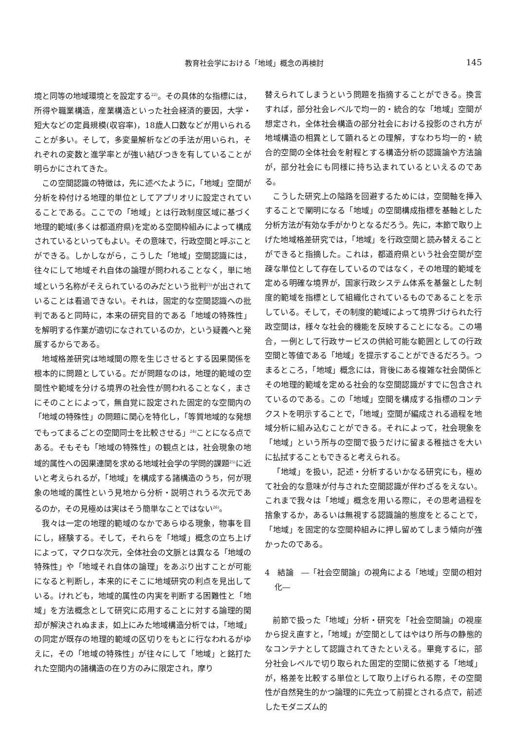教育社会学における「地域」概念の再検討 145
境と同等の地域環境とを設定する<sup>22)</sup>。その具体的な指標には，所得や職業構造，産業構造といった社会経済的要因，大学・短大などの定員規模(収容率)，18歳人口数などが用いられることが多い。そして，多変量解析などの手法が用いられ，それぞれの変数と進学率とが強い結びつきを有していることが明らかにされてきた。
この空間認識の特徴は，先に述べたように，「地域」空間が分析を枠付ける地理的単位としてアプリオリに設定されていることである。ここでの「地域」とは行政制度区域に基づく地理的範域(多くは都道府県)を定める空間枠組みによって構成されているといってもよい。その意味で，行政空間と呼ぶことができる。しかしながら，こうした「地域」空間認識には，往々にして地域それ自体の論理が問われることなく，単に地域という名称がそえられているのみだという批判<sup>23)</sup>が出されていることは看過できない。それは，固定的な空間認識への批判であると同時に，本来の研究目的である「地域の特殊性」を解明する作業が適切になされているのか，という疑義へと発展するからである。
地域格差研究は地域間の際を生じさせるとする因果関係を根本的に問題としている。だが問題なのは，地理的範域の空間性や範域を分ける境界の社会性が問われることなく，まさにそのことによって，無自覚に設定された固定的な空間内の「地域の特殊性」の問題に関心を特化し，「等質地域的な発想でもってまるごとの空間同士を比較させる」<sup>24)</sup>ことになる点である。そもそも「地域の特殊性」の観点とは，社会現象の地域的属性への因果連関を求める地域社会学の学問的課題<sup>25)</sup>に近いと考えられるが，「地域」を構成する諸構造のうち，何が現象の地域的属性という見地から分析・説明されうる次元であるのか，その見極めは実はそう簡単なことではない<sup>26)</sup>。
我々は一定の地理的範域のなかであらゆる現象，物事を目にし，経験する。そして，それらを「地域」概念の立ち上げによって，マクロな次元，全体社会の文脈とは異なる「地域の特殊性」や「地域それ自体の論理」をあぶり出すことが可能になると判断し，本来的にそこに地域研究の利点を見出している。けれども，地域的属性の内実を判断する困難性と「地域」を方法概念として研究に応用することに対する論理的閑却が解決されぬまま，如上にみた地域構造分析では，「地域」の同定が既存の地理的範域の区切りをもとに行なわれるがゆえに，その「地域の特殊性」が往々にして「地域」と銘打たれた空間内の諸構造の在り方のみに限定され，摩り
替えられてしまうという問題を指摘することができる。換言すれば，部分社会レベルで均一的・統合的な「地域」空間が想定され，全体社会構造の部分社会における投影のされ方が地域構造の相異として顕れるとの理解，すなわち均一的・統合的空間の全体社会を射程とする構造分析の認識論や方法論が，部分社会にも同様に持ち込まれているといえるのである。
こうした研究上の隘路を回避するためには，空間軸を挿入することで闡明になる「地域」の空間構成指標を基軸とした分析方法が有効な手がかりとなるだろう。先に，本節で取り上げた地域格差研究では，「地域」を行政空間と読み替えることができると指摘した。これは，都道府県という社会空間が空疎な単位として存在しているのではなく，その地理的範域を定める明確な境界が，国家行政システム体系を基盤とした制度的範域を指標として組織化されているものであることを示している。そして，その制度的範域によって境界づけられた行政空間は，様々な社会的機能を反映することになる。この場合，一例として行政サービスの供給可能な範囲としての行政空間と等値である「地域」を提示することができるだろう。つまるところ，「地域」概念には，背後にある複雑な社会関係とその地理的範域を定める社会的な空間認識がすでに包含されているのである。この「地域」空間を構成する指標のコンテクストを明示することで，「地域」空間が編成される過程を地域分析に組み込むことができる。それによって，社会現象を「地域」という所与の空間で扱うだけに留まる稚拙さを大いに払拭することもできると考えられる。
「地域」を扱い，記述・分析するいかなる研究にも，極めて社会的な意味が付与された空間認識が伴わざるをえない。これまで我々は「地域」概念を用いる際に，その思考過程を捨象するか，あるいは無視する認識論的態度をとることで，「地域」を固定的な空間枠組みに押し留めてしまう傾向が強かったのである。
4　結論　―「社会空間論」の視角による「地域」空間の相対化―
前節で扱った「地域」分析・研究を「社会空間論」の視座から捉え直すと，「地域」が空間としてはやはり所与の静態的なコンテナとして認識されてきたといえる。畢竟するに，部分社会レベルで切り取られた固定的空間に依拠する「地域」が，格差を比較する単位として取り上げられる際，その空間性が自然発生的かつ論理的に先立って前提とされる点で，前述したモダニズム的